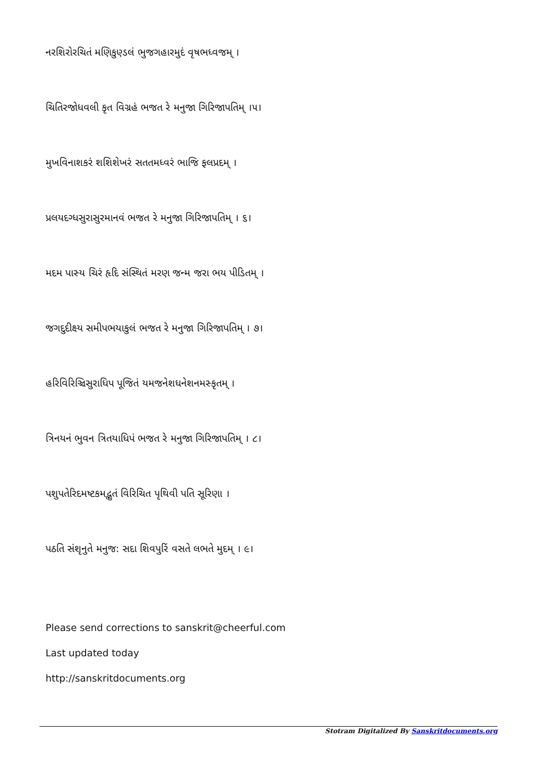નરશિરોરચિતં મણિકુણ્ડલં ભુજગહારમુદં વૃષભધ્વજમ્ ।
ચિતિરજોધવલી કૃત વિગ્રહં ભજત રે મનુજા ગિરિજાપતિમ્ ।૫।
મુખવિનાશકરં શશિશેખરં સતતમધ્વરં ભાજિ ફલપ્રદમ્ ।
પ્રલયદગ્ધસુરાસુરમાનવં ભજત રે મનુજા ગિરિજાપતિમ્ । ૬।
મદમ પાસ્ય ચિરં હૃદિ સંસ્થિતં મરણ જન્મ જરા ભય પીડિતમ્ ।
જગદુદીક્ષ્ય સમીપભયાકુલં ભજત રે મનુજા ગિરિજાપતિમ્ । ૭।
હરિવિરિઞ્ચિસુરાધિપ પૂજિતં યમજનેશધનેશનમસ્કૃતમ્ ।
ત્રિનયનં ભુવન ત્રિતયાધિપં ભજત રે મનુજા ગિરિજાપતિમ્ । ૮।
પશુપતેરિદમષ્ટકમદ્ભુતં વિરિચિત પૃથિવી પતિ સૂરિણા ।
પઠતિ સંશૃનુતે મનુજ: સદા શિવપુરિં વસતે લભતે મુદમ્ । ૯।
Please send corrections to sanskrit@cheerful.com
Last updated today
http://sanskritdocuments.org
Stotram Digitalized By Sanskritdocuments.org